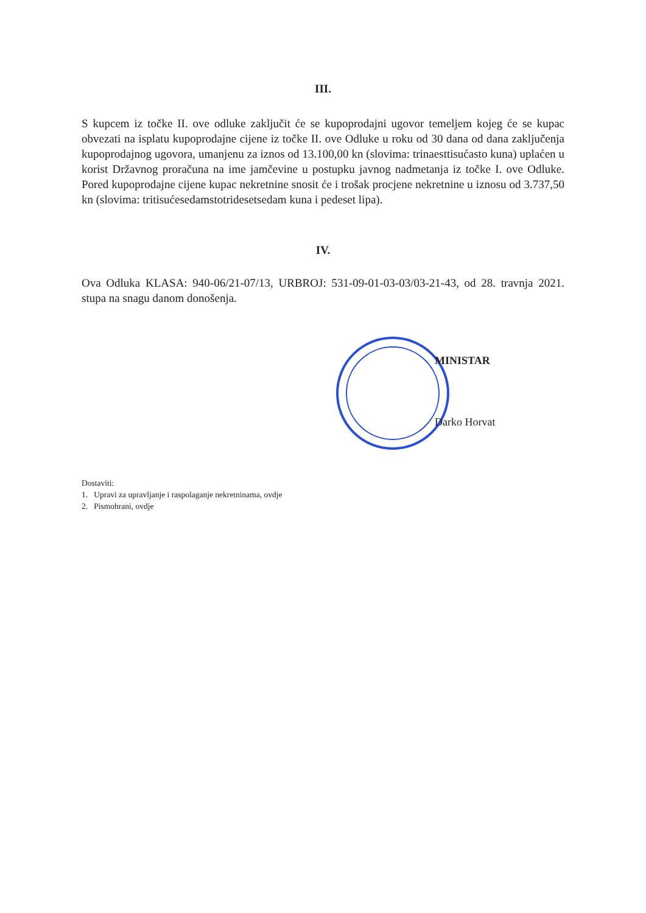III.
S kupcem iz točke II. ove odluke zaključit će se kupoprodajni ugovor temeljem kojeg će se kupac obvezati na isplatu kupoprodajne cijene iz točke II. ove Odluke u roku od 30 dana od dana zaključenja kupoprodajnog ugovora, umanjenu za iznos od 13.100,00 kn (slovima: trinaesttisućasto kuna) uplaćen u korist Državnog proračuna na ime jamčevine u postupku javnog nadmetanja iz točke I. ove Odluke. Pored kupoprodajne cijene kupac nekretnine snosit će i trošak procjene nekretnine u iznosu od 3.737,50 kn (slovima: tritisućesedamstotridesetsedam kuna i pedeset lipa).
IV.
Ova Odluka KLASA: 940-06/21-07/13, URBROJ: 531-09-01-03-03/03-21-43, od 28. travnja 2021. stupa na snagu danom donošenja.
MINISTAR
Darko Horvat
Dostaviti:
1. Upravi za upravljanje i raspolaganje nekretninama, ovdje
2. Pismohrani, ovdje